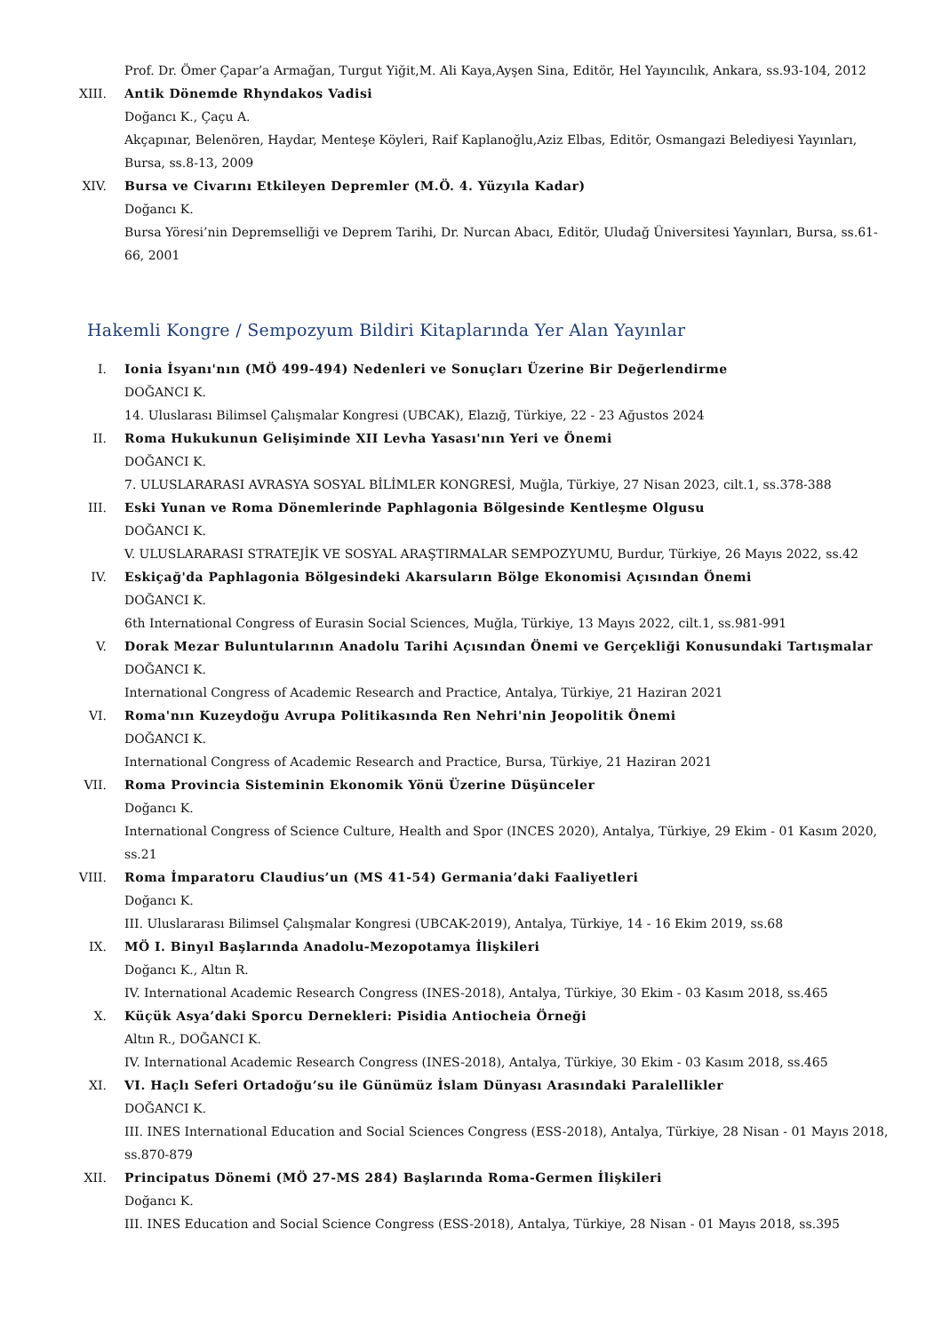Prof. Dr. Ömer Çapar’a Armağan, Turgut Yiğit,M. Ali Kaya,Ayşen Sina, Editör, Hel Yayıncılık, Ankara, ss.93-104, 2012
XIII. Antik Dönemde Rhyndakos Vadisi
Doğancı K., Çaçu A.
Akçapınar, Belenören, Haydar, Menteşe Köyleri, Raif Kaplanoğlu,Aziz Elbas, Editör, Osmangazi Belediyesi Yayınları, Bursa, ss.8-13, 2009
XIV. Bursa ve Civarını Etkileyen Depremler (M.Ö. 4. Yüzyıla Kadar)
Doğancı K.
Bursa Yöresi’nin Depremselliği ve Deprem Tarihi, Dr. Nurcan Abacı, Editör, Uludağ Üniversitesi Yayınları, Bursa, ss.61-66, 2001
Hakemli Kongre / Sempozyum Bildiri Kitaplarında Yer Alan Yayınlar
I. Ionia İsyanı'nın (MÖ 499-494) Nedenleri ve Sonuçları Üzerine Bir Değerlendirme
DOĞANCI K.
14. Uluslarası Bilimsel Çalışmalar Kongresi (UBCAK), Elazığ, Türkiye, 22 - 23 Ağustos 2024
II. Roma Hukukunun Gelişiminde XII Levha Yasası'nın Yeri ve Önemi
DOĞANCI K.
7. ULUSLARARASI AVRASYA SOSYAL BİLİMLER KONGRESİ, Muğla, Türkiye, 27 Nisan 2023, cilt.1, ss.378-388
III. Eski Yunan ve Roma Dönemlerinde Paphlagonia Bölgesinde Kentleşme Olgusu
DOĞANCI K.
V. ULUSLARARASI STRATEJİK VE SOSYAL ARAŞTIRMALAR SEMPOZYUMU, Burdur, Türkiye, 26 Mayıs 2022, ss.42
IV. Eskiçağ'da Paphlagonia Bölgesindeki Akarsuların Bölge Ekonomisi Açısından Önemi
DOĞANCI K.
6th International Congress of Eurasin Social Sciences, Muğla, Türkiye, 13 Mayıs 2022, cilt.1, ss.981-991
V. Dorak Mezar Buluntularının Anadolu Tarihi Açısından Önemi ve Gerçekliği Konusundaki Tartışmalar
DOĞANCI K.
International Congress of Academic Research and Practice, Antalya, Türkiye, 21 Haziran 2021
VI. Roma'nın Kuzeydoğu Avrupa Politikasında Ren Nehri'nin Jeopolitik Önemi
DOĞANCI K.
International Congress of Academic Research and Practice, Bursa, Türkiye, 21 Haziran 2021
VII. Roma Provincia Sisteminin Ekonomik Yönü Üzerine Düşünceler
Doğancı K.
International Congress of Science Culture, Health and Spor (INCES 2020), Antalya, Türkiye, 29 Ekim - 01 Kasım 2020, ss.21
VIII. Roma İmparatoru Claudius’un (MS 41-54) Germania’daki Faaliyetleri
Doğancı K.
III. Uluslararası Bilimsel Çalışmalar Kongresi (UBCAK-2019), Antalya, Türkiye, 14 - 16 Ekim 2019, ss.68
IX. MÖ I. Binyıl Başlarında Anadolu-Mezopotamya İlişkileri
Doğancı K., Altın R.
IV. International Academic Research Congress (INES-2018), Antalya, Türkiye, 30 Ekim - 03 Kasım 2018, ss.465
X. Küçük Asya’daki Sporcu Dernekleri: Pisidia Antiocheia Örneği
Altın R., DOĞANCI K.
IV. International Academic Research Congress (INES-2018), Antalya, Türkiye, 30 Ekim - 03 Kasım 2018, ss.465
XI. VI. Haçlı Seferi Ortadoğu’su ile Günümüz İslam Dünyası Arasındaki Paralellikler
DOĞANCI K.
III. INES International Education and Social Sciences Congress (ESS-2018), Antalya, Türkiye, 28 Nisan - 01 Mayıs 2018, ss.870-879
XII. Principatus Dönemi (MÖ 27-MS 284) Başlarında Roma-Germen İlişkileri
Doğancı K.
III. INES Education and Social Science Congress (ESS-2018), Antalya, Türkiye, 28 Nisan - 01 Mayıs 2018, ss.395